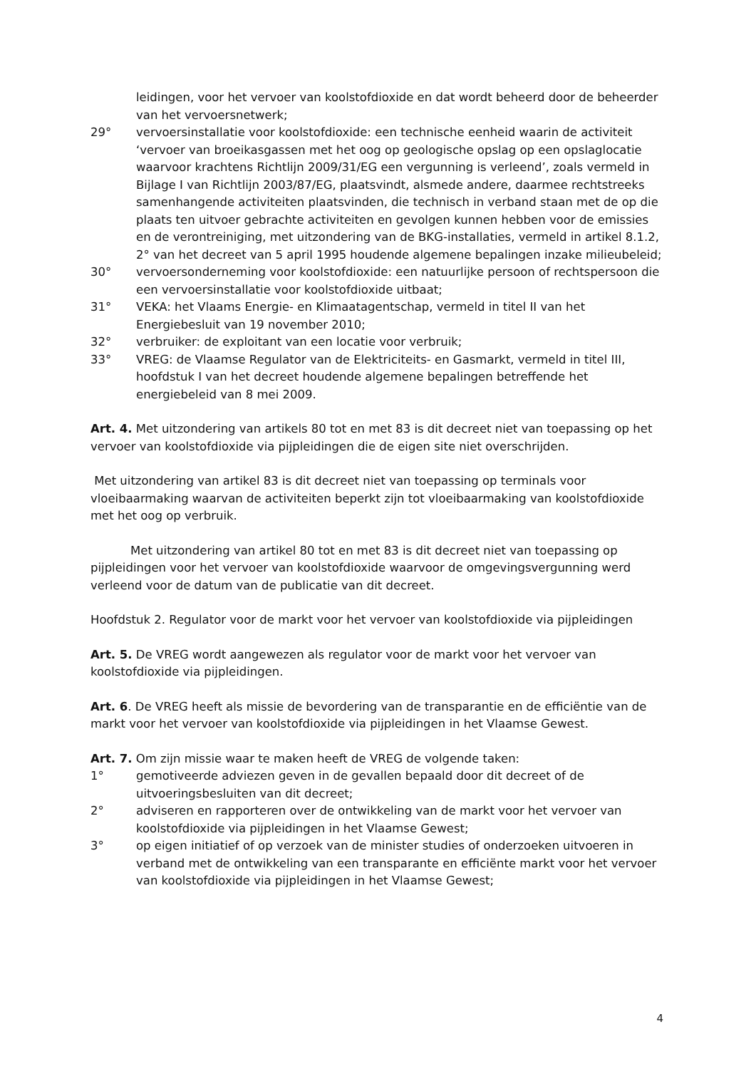leidingen, voor het vervoer van koolstofdioxide en dat wordt beheerd door de beheerder van het vervoersnetwerk;
29° vervoersinstallatie voor koolstofdioxide: een technische eenheid waarin de activiteit ‘vervoer van broeikasgassen met het oog op geologische opslag op een opslaglocatie waarvoor krachtens Richtlijn 2009/31/EG een vergunning is verleend’, zoals vermeld in Bijlage I van Richtlijn 2003/87/EG, plaatsvindt, alsmede andere, daarmee rechtstreeks samenhangende activiteiten plaatsvinden, die technisch in verband staan met de op die plaats ten uitvoer gebrachte activiteiten en gevolgen kunnen hebben voor de emissies en de verontreiniging, met uitzondering van de BKG-installaties, vermeld in artikel 8.1.2, 2° van het decreet van 5 april 1995 houdende algemene bepalingen inzake milieubeleid;
30° vervoersonderneming voor koolstofdioxide: een natuurlijke persoon of rechtspersoon die een vervoersinstallatie voor koolstofdioxide uitbaat;
31° VEKA: het Vlaams Energie- en Klimaatagentschap, vermeld in titel II van het Energiebesluit van 19 november 2010;
32° verbruiker: de exploitant van een locatie voor verbruik;
33° VREG: de Vlaamse Regulator van de Elektriciteits- en Gasmarkt, vermeld in titel III, hoofdstuk I van het decreet houdende algemene bepalingen betreffende het energiebeleid van 8 mei 2009.
Art. 4. Met uitzondering van artikels 80 tot en met 83 is dit decreet niet van toepassing op het vervoer van koolstofdioxide via pijpleidingen die de eigen site niet overschrijden.
Met uitzondering van artikel 83 is dit decreet niet van toepassing op terminals voor vloeibaarmaking waarvan de activiteiten beperkt zijn tot vloeibaarmaking van koolstofdioxide met het oog op verbruik.
Met uitzondering van artikel 80 tot en met 83 is dit decreet niet van toepassing op pijpleidingen voor het vervoer van koolstofdioxide waarvoor de omgevingsvergunning werd verleend voor de datum van de publicatie van dit decreet.
Hoofdstuk 2. Regulator voor de markt voor het vervoer van koolstofdioxide via pijpleidingen
Art. 5. De VREG wordt aangewezen als regulator voor de markt voor het vervoer van koolstofdioxide via pijpleidingen.
Art. 6. De VREG heeft als missie de bevordering van de transparantie en de efficiëntie van de markt voor het vervoer van koolstofdioxide via pijpleidingen in het Vlaamse Gewest.
Art. 7. Om zijn missie waar te maken heeft de VREG de volgende taken:
1° gemotiveerde adviezen geven in de gevallen bepaald door dit decreet of de uitvoeringsbesluiten van dit decreet;
2° adviseren en rapporteren over de ontwikkeling van de markt voor het vervoer van koolstofdioxide via pijpleidingen in het Vlaamse Gewest;
3° op eigen initiatief of op verzoek van de minister studies of onderzoeken uitvoeren in verband met de ontwikkeling van een transparante en efficiënte markt voor het vervoer van koolstofdioxide via pijpleidingen in het Vlaamse Gewest;
4